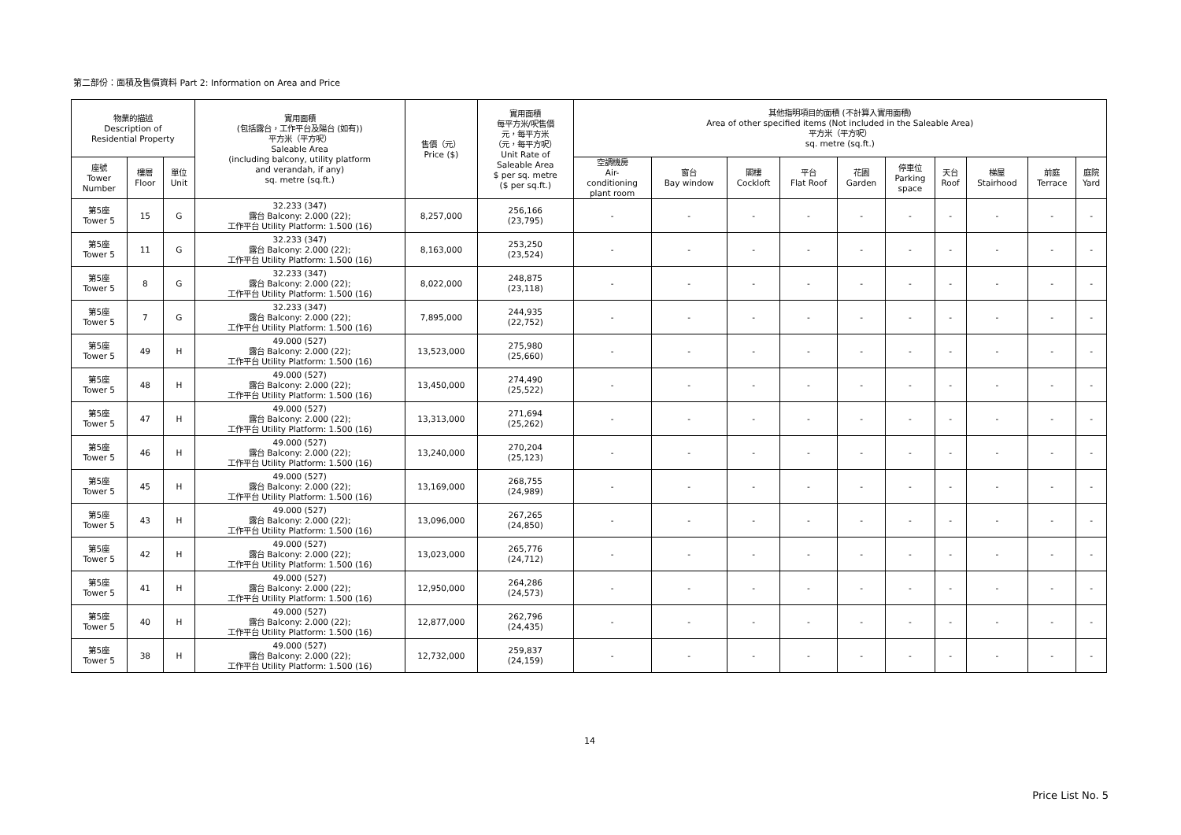第二部份：面積及售價資料 Part 2: Information on Area and Price
| 物業的描述 Description of Residential Property | | | 實用面積 (包括露台，工作平台及陽台 (如有)) 平方米（平方呎） Saleable Area (including balcony, utility platform and verandah, if any) sq. metre (sq.ft.) | 售價（元） Price ($) | 實用面積 每平方米/呎售價 元，每平方米 （元，每平方呎） Unit Rate of Saleable Area $ per sq. metre ($ per sq.ft.) | 其他指明項目的面積 (不計算入實用面積) Area of other specified items (Not included in the Saleable Area) 平方米（平方呎） sq. metre (sq.ft.) | | | | | | | | | |
| --- | --- | --- | --- | --- | --- | --- | --- | --- | --- | --- | --- | --- | --- | --- | --- |
| 座號 Tower Number | 樓層 Floor | 單位 Unit | | | | 空調機房 Air- conditioning plant room | 窗台 Bay window | 閣樓 Cockloft | 平台 Flat Roof | 花園 Garden | 停車位 Parking space | 天台 Roof | 梯屋 Stairhood | 前庭 Terrace | 庭院 Yard |
| 第5座 Tower 5 | 15 | G | 32.233 (347) 露台 Balcony: 2.000 (22); 工作平台 Utility Platform: 1.500 (16) | 8,257,000 | 256,166 (23,795) | - | - | - | - | - | - | - | - | - | - |
| 第5座 Tower 5 | 11 | G | 32.233 (347) 露台 Balcony: 2.000 (22); 工作平台 Utility Platform: 1.500 (16) | 8,163,000 | 253,250 (23,524) | - | - | - | - | - | - | - | - | - | - |
| 第5座 Tower 5 | 8 | G | 32.233 (347) 露台 Balcony: 2.000 (22); 工作平台 Utility Platform: 1.500 (16) | 8,022,000 | 248,875 (23,118) | - | - | - | - | - | - | - | - | - | - |
| 第5座 Tower 5 | 7 | G | 32.233 (347) 露台 Balcony: 2.000 (22); 工作平台 Utility Platform: 1.500 (16) | 7,895,000 | 244,935 (22,752) | - | - | - | - | - | - | - | - | - | - |
| 第5座 Tower 5 | 49 | H | 49.000 (527) 露台 Balcony: 2.000 (22); 工作平台 Utility Platform: 1.500 (16) | 13,523,000 | 275,980 (25,660) | - | - | - | - | - | - | - | - | - | - |
| 第5座 Tower 5 | 48 | H | 49.000 (527) 露台 Balcony: 2.000 (22); 工作平台 Utility Platform: 1.500 (16) | 13,450,000 | 274,490 (25,522) | - | - | - | - | - | - | - | - | - | - |
| 第5座 Tower 5 | 47 | H | 49.000 (527) 露台 Balcony: 2.000 (22); 工作平台 Utility Platform: 1.500 (16) | 13,313,000 | 271,694 (25,262) | - | - | - | - | - | - | - | - | - | - |
| 第5座 Tower 5 | 46 | H | 49.000 (527) 露台 Balcony: 2.000 (22); 工作平台 Utility Platform: 1.500 (16) | 13,240,000 | 270,204 (25,123) | - | - | - | - | - | - | - | - | - | - |
| 第5座 Tower 5 | 45 | H | 49.000 (527) 露台 Balcony: 2.000 (22); 工作平台 Utility Platform: 1.500 (16) | 13,169,000 | 268,755 (24,989) | - | - | - | - | - | - | - | - | - | - |
| 第5座 Tower 5 | 43 | H | 49.000 (527) 露台 Balcony: 2.000 (22); 工作平台 Utility Platform: 1.500 (16) | 13,096,000 | 267,265 (24,850) | - | - | - | - | - | - | - | - | - | - |
| 第5座 Tower 5 | 42 | H | 49.000 (527) 露台 Balcony: 2.000 (22); 工作平台 Utility Platform: 1.500 (16) | 13,023,000 | 265,776 (24,712) | - | - | - | - | - | - | - | - | - | - |
| 第5座 Tower 5 | 41 | H | 49.000 (527) 露台 Balcony: 2.000 (22); 工作平台 Utility Platform: 1.500 (16) | 12,950,000 | 264,286 (24,573) | - | - | - | - | - | - | - | - | - | - |
| 第5座 Tower 5 | 40 | H | 49.000 (527) 露台 Balcony: 2.000 (22); 工作平台 Utility Platform: 1.500 (16) | 12,877,000 | 262,796 (24,435) | - | - | - | - | - | - | - | - | - | - |
| 第5座 Tower 5 | 38 | H | 49.000 (527) 露台 Balcony: 2.000 (22); 工作平台 Utility Platform: 1.500 (16) | 12,732,000 | 259,837 (24,159) | - | - | - | - | - | - | - | - | - | - |
14
Price List No. 5